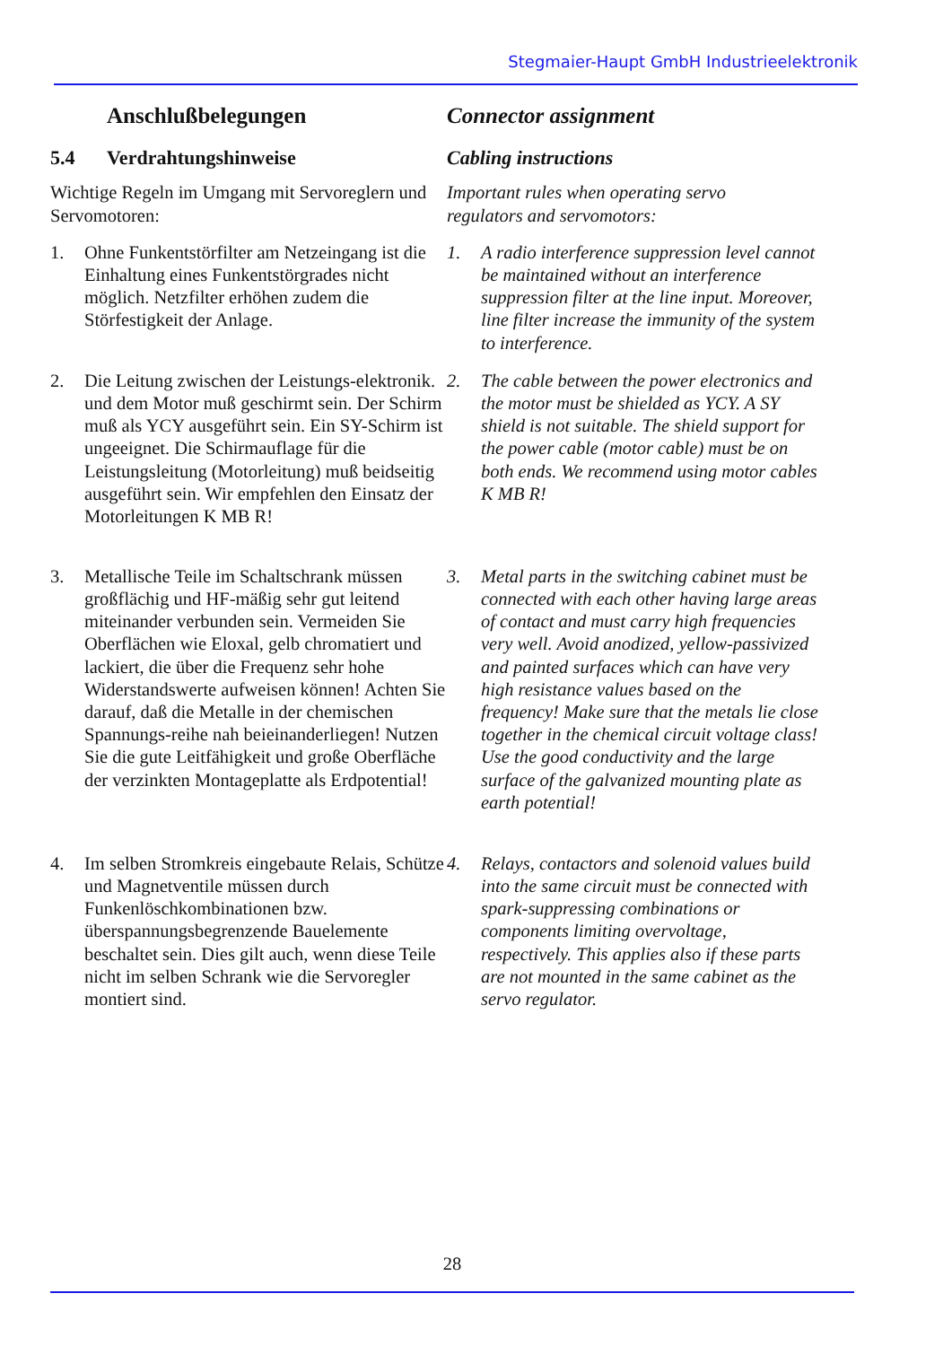Stegmaier-Haupt GmbH Industrieelektronik
Anschlußbelegungen Connector assignment
5.4 Verdrahtungshinweise Cabling instructions
Wichtige Regeln im Umgang mit Servoreglern und Servomotoren:
Important rules when operating servo
regulators and servomotors:
1. Ohne Funkentstörfilter am Netzeingang ist die Einhaltung eines Funkentstörgrades nicht möglich. Netzfilter erhöhen zudem die Störfestigkeit der Anlage.
1. A radio interference suppression level cannot be maintained without an interference suppression filter at the line input. Moreover, line filter increase the immunity of the system to interference.
2. Die Leitung zwischen der Leistungs-elektronik. und dem Motor muß geschirmt sein. Der Schirm muß als YCY ausgeführt sein. Ein SY-Schirm ist ungeeignet. Die Schirmauflage für die Leistungsleitung (Motorleitung) muß beidseitig ausgeführt sein. Wir empfehlen den Einsatz der Motorleitungen K MB R!
2. The cable between the power electronics and the motor must be shielded as YCY. A SY shield is not suitable. The shield support for the power cable (motor cable) must be on both ends. We recommend using motor cables K MB R!
3. Metallische Teile im Schaltschrank müssen großflächig und HF-mäßig sehr gut leitend miteinander verbunden sein. Vermeiden Sie Oberflächen wie Eloxal, gelb chromatiert und lackiert, die über die Frequenz sehr hohe Widerstandswerte aufweisen können! Achten Sie darauf, daß die Metalle in der chemischen Spannungs-reihe nah beieinanderliegen! Nutzen Sie die gute Leitfähigkeit und große Oberfläche der verzinkten Montageplatte als Erdpotential!
3. Metal parts in the switching cabinet must be connected with each other having large areas of contact and must carry high frequencies very well. Avoid anodized, yellow-passivized and painted surfaces which can have very high resistance values based on the frequency! Make sure that the metals lie close together in the chemical circuit voltage class! Use the good conductivity and the large surface of the galvanized mounting plate as earth potential!
4. Im selben Stromkreis eingebaute Relais, Schütze und Magnetventile müssen durch Funkenlöschkombinationen bzw. überspannungsbegrenzende Bauelemente beschaltet sein. Dies gilt auch, wenn diese Teile nicht im selben Schrank wie die Servoregler montiert sind.
4. Relays, contactors and solenoid values build into the same circuit must be connected with spark-suppressing combinations or components limiting overvoltage, respectively. This applies also if these parts are not mounted in the same cabinet as the servo regulator.
28